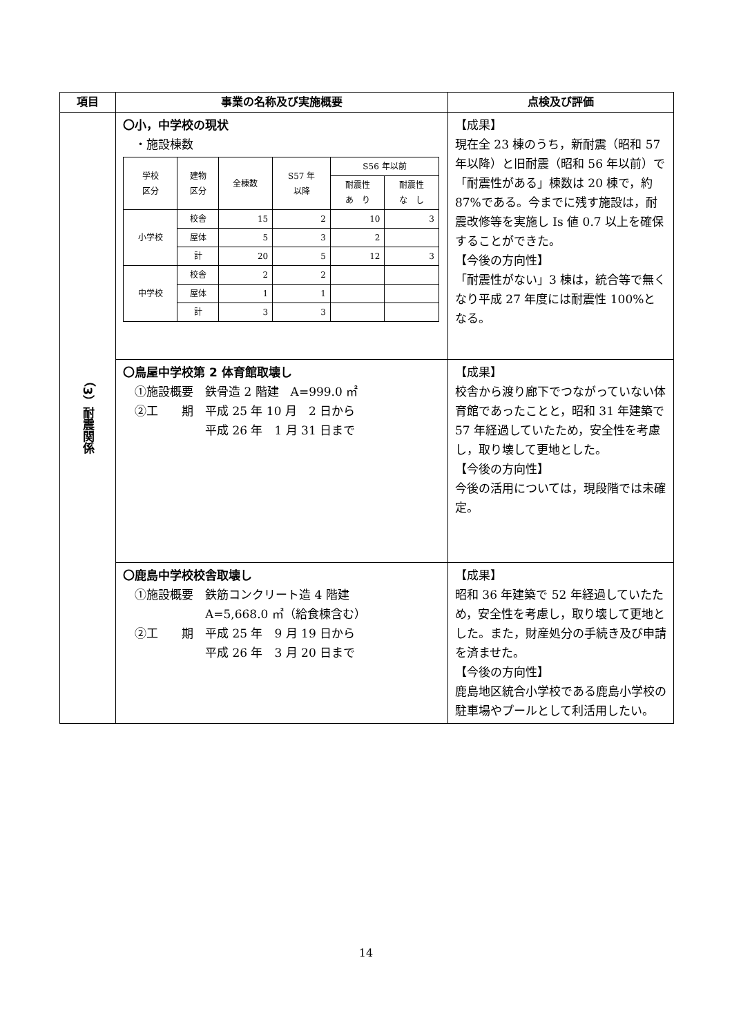| 項目 | 事業の名称及び実施概要 | 点検及び評価 |
| --- | --- | --- |
| （3）耐震関係 | 〇小，中学校の現状 ・施設棟数 / 学校 区分 / 建物 区分 / 全棟数 / S57 年 以降 / S56 年以前 / / / / / / / 耐震性 あ り / 耐震性 な し / / 小学校 / 校舎 / 15 / 2 / 10 / 3 / / / 屋体 / 5 / 3 / 2 / / / / 計 / 20 / 5 / 12 / 3 / / 中学校 / 校舎 / 2 / 2 / / / / / 屋体 / 1 / 1 / / / / / 計 / 3 / 3 / / / | 【成果】 現在全 23 棟のうち，新耐震（昭和 57 年以降）と旧耐震（昭和 56 年以前）で「耐震性がある」棟数は 20 棟で，約 87%である。今までに残す施設は，耐震改修等を実施し Is 値 0.7 以上を確保することができた。 【今後の方向性】 「耐震性がない」3 棟は，統合等で無くなり平成 27 年度には耐震性 100%となる。 |
| | 〇鳥屋中学校第 2 体育館取壊し ①施設概要 鉄骨造 2 階建 A=999.0 ㎡ ②工 期 平成 25 年 10 月 2 日から 平成 26 年 1 月 31 日まで | 【成果】 校舎から渡り廊下でつながっていない体育館であったことと，昭和 31 年建築で 57 年経過していたため，安全性を考慮し，取り壊して更地とした。 【今後の方向性】 今後の活用については，現段階では未確定。 |
| | 〇鹿島中学校校舎取壊し ①施設概要 鉄筋コンクリート造 4 階建 A=5,668.0 ㎡（給食棟含む） ②工 期 平成 25 年 9 月 19 日から 平成 26 年 3 月 20 日まで | 【成果】 昭和 36 年建築で 52 年経過していたため，安全性を考慮し，取り壊して更地とした。また，財産処分の手続き及び申請を済ませた。 【今後の方向性】 鹿島地区統合小学校である鹿島小学校の駐車場やプールとして利活用したい。 |
14